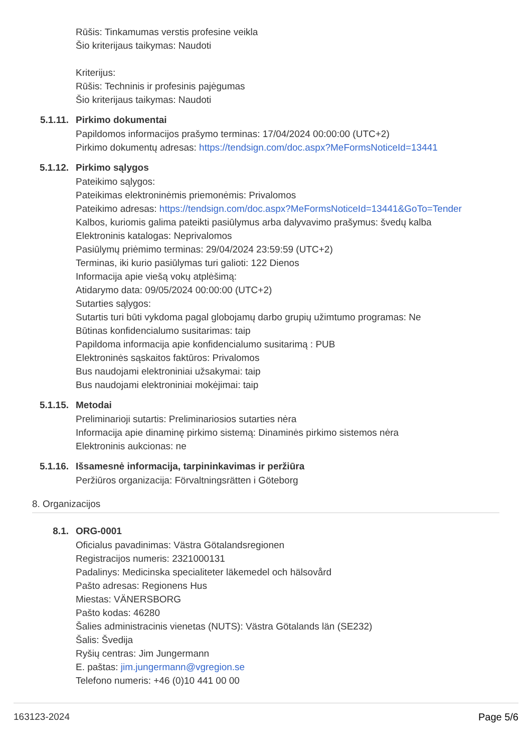Rūšis: Tinkamumas verstis profesine veikla
Šio kriterijaus taikymas: Naudoti
Kriterijus:
Rūšis: Techninis ir profesinis pajėgumas
Šio kriterijaus taikymas: Naudoti
5.1.11. Pirkimo dokumentai
Papildomos informacijos prašymo terminas: 17/04/2024 00:00:00 (UTC+2)
Pirkimo dokumentų adresas: https://tendsign.com/doc.aspx?MeFormsNoticeId=13441
5.1.12. Pirkimo sąlygos
Pateikimo sąlygos:
Pateikimas elektroninėmis priemonėmis: Privalomos
Pateikimo adresas: https://tendsign.com/doc.aspx?MeFormsNoticeId=13441&GoTo=Tender
Kalbos, kuriomis galima pateikti pasiūlymus arba dalyvavimo prašymus: švedų kalba
Elektroninis katalogas: Neprivalomos
Pasiūlymų priėmimo terminas: 29/04/2024 23:59:59 (UTC+2)
Terminas, iki kurio pasiūlymas turi galioti: 122 Dienos
Informacija apie viešą vokų atplėšimą:
Atidarymo data: 09/05/2024 00:00:00 (UTC+2)
Sutarties sąlygos:
Sutartis turi būti vykdoma pagal globojamų darbo grupių užimtumo programas: Ne
Būtinas konfidencialumo susitarimas: taip
Papildoma informacija apie konfidencialumo susitarimą : PUB
Elektroninės sąskaitos faktūros: Privalomos
Bus naudojami elektroniniai užsakymai: taip
Bus naudojami elektroniniai mokėjimai: taip
5.1.15. Metodai
Preliminarioji sutartis: Preliminariosios sutarties nėra
Informacija apie dinaminę pirkimo sistemą: Dinaminės pirkimo sistemos nėra
Elektroninis aukcionas: ne
5.1.16. Išsamesnė informacija, tarpininkavimas ir peržiūra
Peržiūros organizacija: Förvaltningsrätten i Göteborg
8. Organizacijos
8.1. ORG-0001
Oficialus pavadinimas: Västra Götalandsregionen
Registracijos numeris: 2321000131
Padalinys: Medicinska specialiteter läkemedel och hälsovård
Pašto adresas: Regionens Hus
Miestas: VÄNERSBORG
Pašto kodas: 46280
Šalies administracinis vienetas (NUTS): Västra Götalands län (SE232)
Šalis: Švedija
Ryšių centras: Jim Jungermann
E. paštas: jim.jungermann@vgregion.se
Telefono numeris: +46 (0)10 441 00 00
163123-2024 Page 5/6